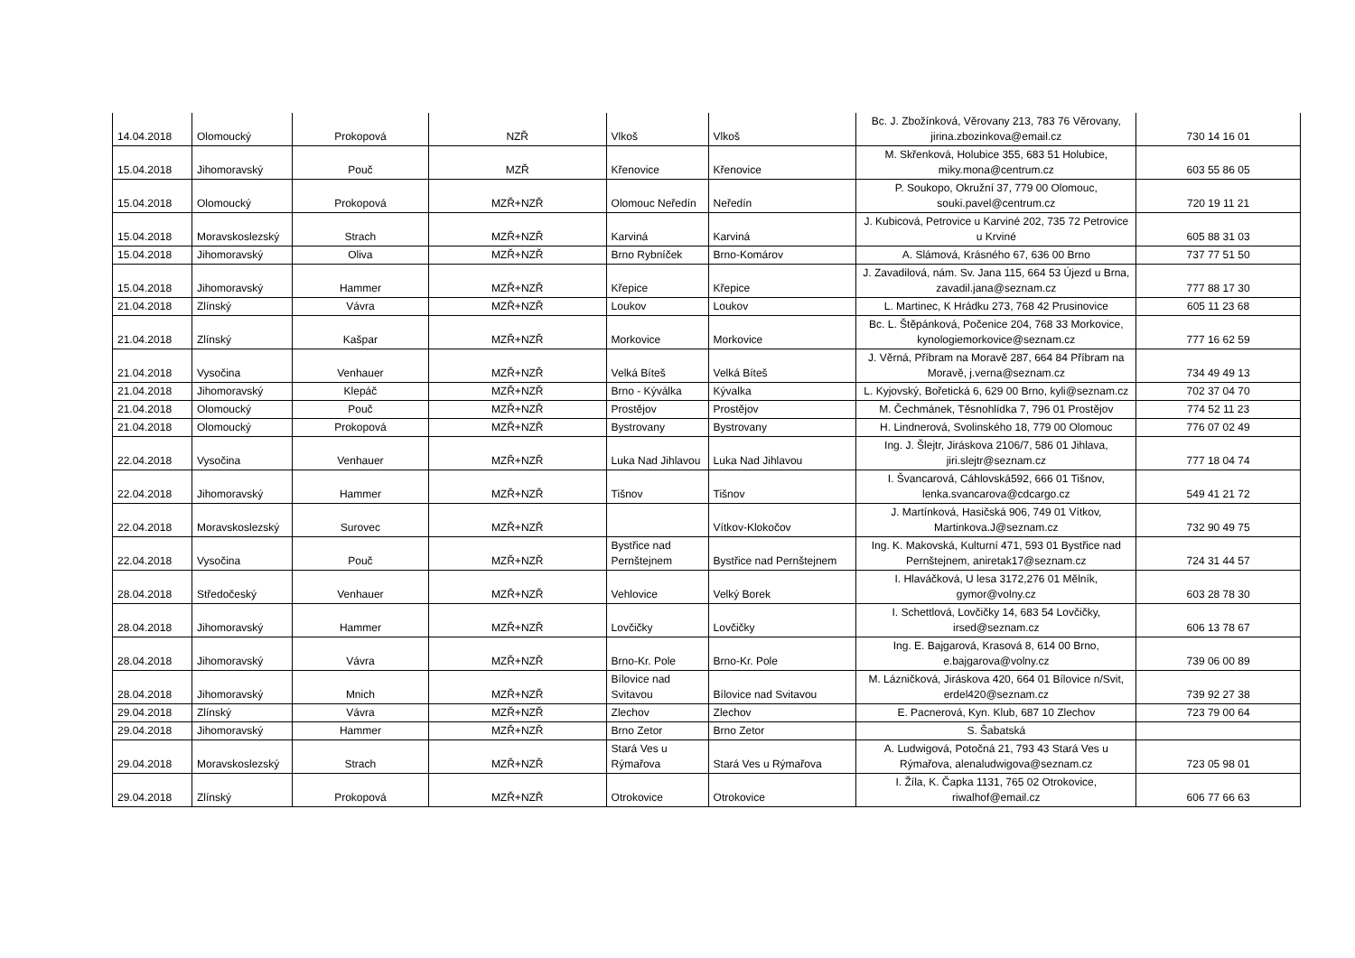| 14.04.2018 | Olomoucký | Prokopová | NZŘ | Vlkoš | Vlkoš | Bc. J. Zbožínková, Věrovany 213, 783 76 Věrovany, jirina.zbozinkova@email.cz | 730 14 16 01 |
| 15.04.2018 | Jihomoravský | Pouč | MZŘ | Křenovice | Křenovice | M. Skřenková, Holubice 355, 683 51 Holubice, miky.mona@centrum.cz | 603 55 86 05 |
| 15.04.2018 | Olomoucký | Prokopová | MZŘ+NZŘ | Olomouc Neředín | Neředín | P. Soukopo, Okružní 37, 779 00 Olomouc, souki.pavel@centrum.cz | 720 19 11 21 |
| 15.04.2018 | Moravskoslezský | Strach | MZŘ+NZŘ | Karviná | Karviná | J. Kubicová, Petrovice u Karviné 202, 735 72 Petrovice u Krviné | 605 88 31 03 |
| 15.04.2018 | Jihomoravský | Oliva | MZŘ+NZŘ | Brno Rybníček | Brno-Komárov | A. Slámová, Krásného 67, 636 00 Brno | 737 77 51 50 |
| 15.04.2018 | Jihomoravský | Hammer | MZŘ+NZŘ | Křepice | Křepice | J. Zavadilová, nám. Sv. Jana 115, 664 53 Újezd u Brna, zavadil.jana@seznam.cz | 777 88 17 30 |
| 21.04.2018 | Zlínský | Vávra | MZŘ+NZŘ | Loukov | Loukov | L. Martinec, K Hrádku 273, 768 42 Prusinovice | 605 11 23 68 |
| 21.04.2018 | Zlínský | Kašpar | MZŘ+NZŘ | Morkovice | Morkovice | Bc. L. Štěpánková, Počenice 204, 768 33 Morkovice, kynologiemorkovice@seznam.cz | 777 16 62 59 |
| 21.04.2018 | Vysočina | Venhauer | MZŘ+NZŘ | Velká Bíteš | Velká Bíteš | J. Věrná, Příbram na Moravě 287, 664 84 Příbram na Moravě, j.verna@seznam.cz | 734 49 49 13 |
| 21.04.2018 | Jihomoravský | Klepáč | MZŘ+NZŘ | Brno - Kýválka | Kývalka | L. Kyjovský, Bořetická 6, 629 00 Brno, kyli@seznam.cz | 702 37 04 70 |
| 21.04.2018 | Olomoucký | Pouč | MZŘ+NZŘ | Prostějov | Prostějov | M. Čechmánek, Těsnohlídka 7, 796 01 Prostějov | 774 52 11 23 |
| 21.04.2018 | Olomoucký | Prokopová | MZŘ+NZŘ | Bystrovany | Bystrovany | H. Lindnerová, Svolinského 18, 779 00 Olomouc | 776 07 02 49 |
| 22.04.2018 | Vysočina | Venhauer | MZŘ+NZŘ | Luka Nad Jihlavou | Luka Nad Jihlavou | Ing. J. Šlejtr, Jiráskova 2106/7, 586 01 Jihlava, jiri.slejtr@seznam.cz | 777 18 04 74 |
| 22.04.2018 | Jihomoravský | Hammer | MZŘ+NZŘ | Tišnov | Tišnov | I. Švancarová, Cáhlovská592, 666 01 Tišnov, lenka.svancarova@cdcargo.cz | 549 41 21 72 |
| 22.04.2018 | Moravskoslezský | Surovec | MZŘ+NZŘ | | Vítkov-Klokočov | J. Martínková, Hasičská 906, 749 01 Vítkov, Martinkova.J@seznam.cz | 732 90 49 75 |
| 22.04.2018 | Vysočina | Pouč | MZŘ+NZŘ | Bystřice nad Pernštejnem | Bystřice nad Pernštejnem | Ing. K. Makovská, Kulturní 471, 593 01 Bystřice nad Pernštejnem, aniretak17@seznam.cz | 724 31 44 57 |
| 28.04.2018 | Středočeský | Venhauer | MZŘ+NZŘ | Vehlovice | Velký Borek | I. Hlaváčková, U lesa 3172,276 01 Mělník, gymor@volny.cz | 603 28 78 30 |
| 28.04.2018 | Jihomoravský | Hammer | MZŘ+NZŘ | Lovčičky | Lovčičky | I. Schettlová, Lovčičky 14, 683 54 Lovčičky, irsed@seznam.cz | 606 13 78 67 |
| 28.04.2018 | Jihomoravský | Vávra | MZŘ+NZŘ | Brno-Kr. Pole | Brno-Kr. Pole | Ing. E. Bajgarová, Krasová 8, 614 00 Brno, e.bajgarova@volny.cz | 739 06 00 89 |
| 28.04.2018 | Jihomoravský | Mnich | MZŘ+NZŘ | Bílovice nad Svitavou | Bílovice nad Svitavou | M. Lázničková, Jiráskova 420, 664 01 Bílovice n/Svit, erdel420@seznam.cz | 739 92 27 38 |
| 29.04.2018 | Zlínský | Vávra | MZŘ+NZŘ | Zlechov | Zlechov | E. Pacnerová, Kyn. Klub, 687 10 Zlechov | 723 79 00 64 |
| 29.04.2018 | Jihomoravský | Hammer | MZŘ+NZŘ | Brno Zetor | Brno Zetor | S. Šabatská | |
| 29.04.2018 | Moravskoslezský | Strach | MZŘ+NZŘ | Stará Ves u Rýmařova | Stará Ves u Rýmařova | A. Ludwigová, Potočná 21, 793 43 Stará Ves u Rýmařova, alenaludwigova@seznam.cz | 723 05 98 01 |
| 29.04.2018 | Zlínský | Prokopová | MZŘ+NZŘ | Otrokovice | Otrokovice | I. Žíla, K. Čapka 1131, 765 02 Otrokovice, riwalhof@email.cz | 606 77 66 63 |